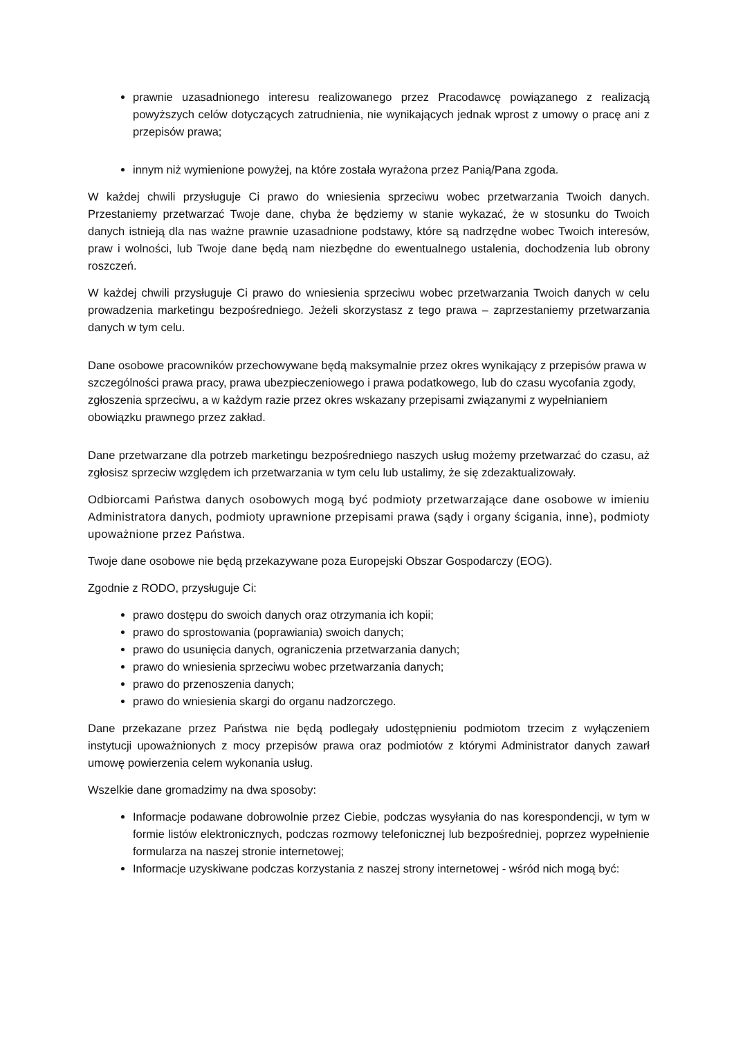prawnie uzasadnionego interesu realizowanego przez Pracodawcę powiązanego z realizacją powyższych celów dotyczących zatrudnienia, nie wynikających jednak wprost z umowy o pracę ani z przepisów prawa;
innym niż wymienione powyżej, na które została wyrażona przez Panią/Pana zgoda.
W każdej chwili przysługuje Ci prawo do wniesienia sprzeciwu wobec przetwarzania Twoich danych. Przestaniemy przetwarzać Twoje dane, chyba że będziemy w stanie wykazać, że w stosunku do Twoich danych istnieją dla nas ważne prawnie uzasadnione podstawy, które są nadrzędne wobec Twoich interesów, praw i wolności, lub Twoje dane będą nam niezbędne do ewentualnego ustalenia, dochodzenia lub obrony roszczeń.
W każdej chwili przysługuje Ci prawo do wniesienia sprzeciwu wobec przetwarzania Twoich danych w celu prowadzenia marketingu bezpośredniego. Jeżeli skorzystasz z tego prawa – zaprzestaniemy przetwarzania danych w tym celu.
Dane osobowe pracowników przechowywane będą maksymalnie przez okres wynikający z przepisów prawa w szczególności prawa pracy, prawa ubezpieczeniowego i prawa podatkowego, lub do czasu wycofania zgody, zgłoszenia sprzeciwu, a w każdym razie przez okres wskazany przepisami związanymi z wypełnianiem obowiązku prawnego przez zakład.
Dane przetwarzane dla potrzeb marketingu bezpośredniego naszych usług możemy przetwarzać do czasu, aż zgłosisz sprzeciw względem ich przetwarzania w tym celu lub ustalimy, że się zdezaktualizowały.
Odbiorcami Państwa danych osobowych mogą być podmioty przetwarzające dane osobowe w imieniu Administratora danych, podmioty uprawnione przepisami prawa (sądy i organy ścigania, inne), podmioty upoważnione przez Państwa.
Twoje dane osobowe nie będą przekazywane poza Europejski Obszar Gospodarczy (EOG).
Zgodnie z RODO, przysługuje Ci:
prawo dostępu do swoich danych oraz otrzymania ich kopii;
prawo do sprostowania (poprawiania) swoich danych;
prawo do usunięcia danych, ograniczenia przetwarzania danych;
prawo do wniesienia sprzeciwu wobec przetwarzania danych;
prawo do przenoszenia danych;
prawo do wniesienia skargi do organu nadzorczego.
Dane przekazane przez Państwa nie będą podlegały udostępnieniu podmiotom trzecim z wyłączeniem instytucji upoważnionych z mocy przepisów prawa oraz podmiotów z którymi Administrator danych zawarł umowę powierzenia celem wykonania usług.
Wszelkie dane gromadzimy na dwa sposoby:
Informacje podawane dobrowolnie przez Ciebie, podczas wysyłania do nas korespondencji, w tym w formie listów elektronicznych, podczas rozmowy telefonicznej lub bezpośredniej, poprzez wypełnienie formularza na naszej stronie internetowej;
Informacje uzyskiwane podczas korzystania z naszej strony internetowej - wśród nich mogą być: